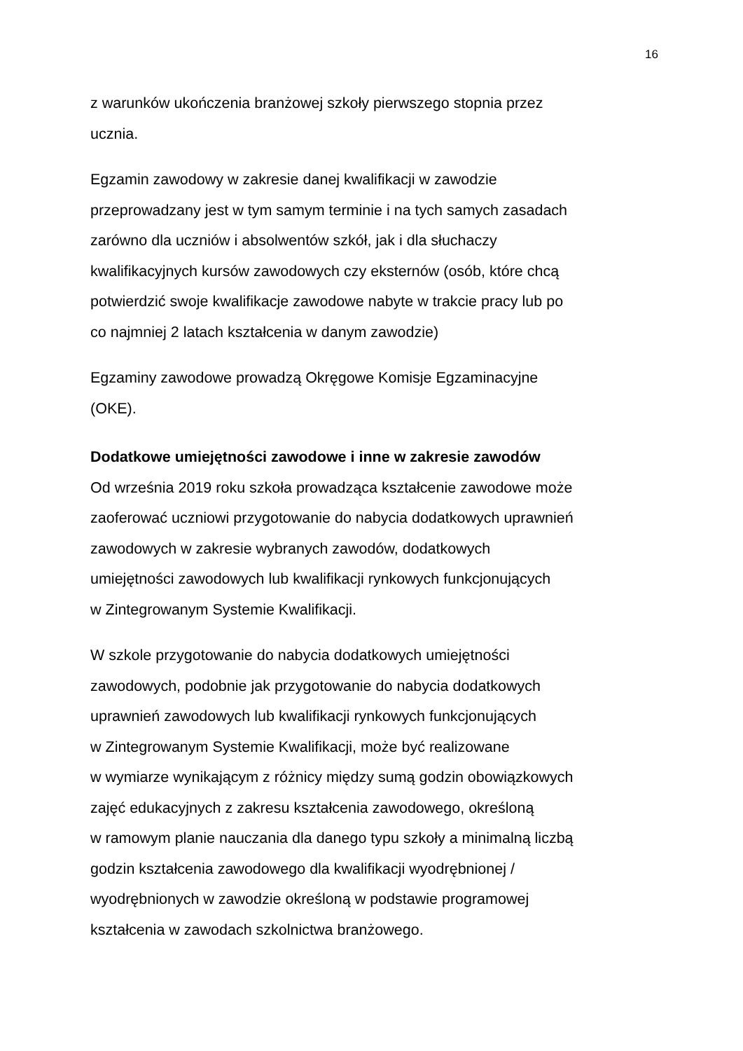16
z warunków ukończenia branżowej szkoły pierwszego stopnia przez
ucznia.
Egzamin zawodowy w zakresie danej kwalifikacji w zawodzie
przeprowadzany jest w tym samym terminie i na tych samych zasadach
zarówno dla uczniów i absolwentów szkół, jak i dla słuchaczy
kwalifikacyjnych kursów zawodowych czy eksternów (osób, które chcą
potwierdzić swoje kwalifikacje zawodowe nabyte w trakcie pracy lub po
co najmniej 2 latach kształcenia w danym zawodzie)
Egzaminy zawodowe prowadzą Okręgowe Komisje Egzaminacyjne
(OKE).
Dodatkowe umiejętności zawodowe i inne w zakresie zawodów
Od września 2019 roku szkoła prowadząca kształcenie zawodowe może
zaoferować uczniowi przygotowanie do nabycia dodatkowych uprawnień
zawodowych w zakresie wybranych zawodów, dodatkowych
umiejętności zawodowych lub kwalifikacji rynkowych funkcjonujących
w Zintegrowanym Systemie Kwalifikacji.
W szkole przygotowanie do nabycia dodatkowych umiejętności
zawodowych, podobnie jak przygotowanie do nabycia dodatkowych
uprawnień zawodowych lub kwalifikacji rynkowych funkcjonujących
w Zintegrowanym Systemie Kwalifikacji, może być realizowane
w wymiarze wynikającym z różnicy między sumą godzin obowiązkowych
zajęć edukacyjnych z zakresu kształcenia zawodowego, określoną
w ramowym planie nauczania dla danego typu szkoły a minimalną liczbą
godzin kształcenia zawodowego dla kwalifikacji wyodrębnionej /
wyodrębnionych w zawodzie określoną w podstawie programowej
kształcenia w zawodach szkolnictwa branżowego.